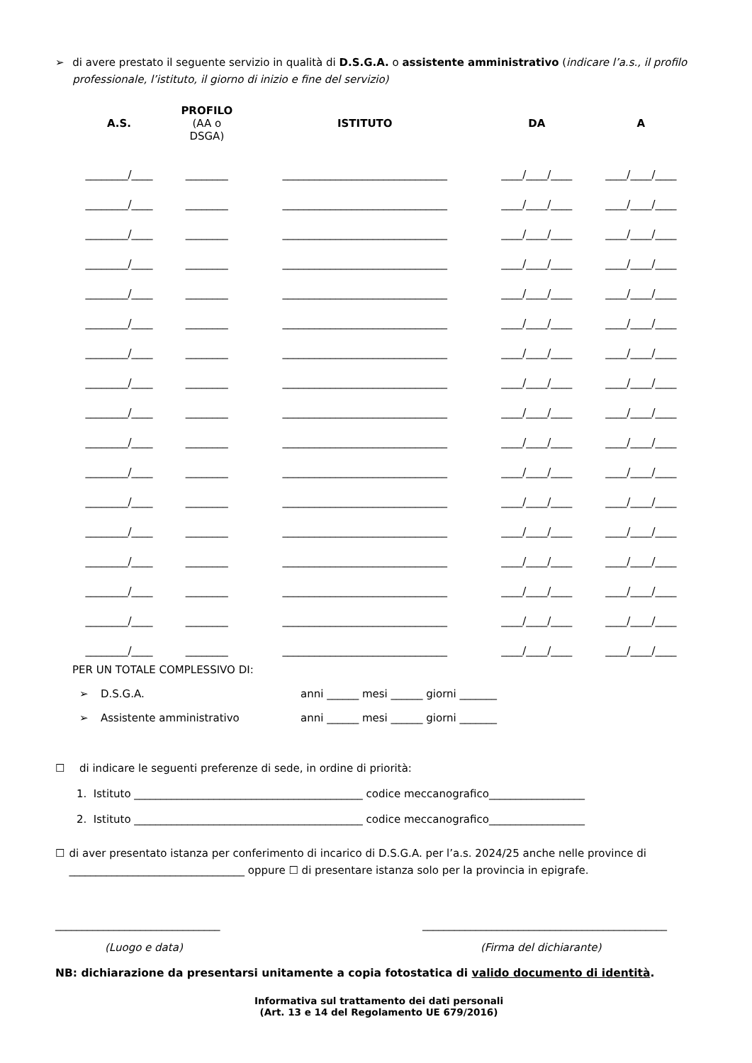➢ di avere prestato il seguente servizio in qualità di D.S.G.A. o assistente amministrativo (indicare l’a.s., il profilo professionale, l’istituto, il giorno di inizio e fine del servizio)
| A.S. | PROFILO (AA o DSGA) | ISTITUTO | DA | A |
| --- | --- | --- | --- | --- |
| ________/____ | ________ | _______________________________ | ____/____/____ | ____/____/____ |
| ________/____ | ________ | _______________________________ | ____/____/____ | ____/____/____ |
| ________/____ | ________ | _______________________________ | ____/____/____ | ____/____/____ |
| ________/____ | ________ | _______________________________ | ____/____/____ | ____/____/____ |
| ________/____ | ________ | _______________________________ | ____/____/____ | ____/____/____ |
| ________/____ | ________ | _______________________________ | ____/____/____ | ____/____/____ |
| ________/____ | ________ | _______________________________ | ____/____/____ | ____/____/____ |
| ________/____ | ________ | _______________________________ | ____/____/____ | ____/____/____ |
| ________/____ | ________ | _______________________________ | ____/____/____ | ____/____/____ |
| ________/____ | ________ | _______________________________ | ____/____/____ | ____/____/____ |
| ________/____ | ________ | _______________________________ | ____/____/____ | ____/____/____ |
| ________/____ | ________ | _______________________________ | ____/____/____ | ____/____/____ |
| ________/____ | ________ | _______________________________ | ____/____/____ | ____/____/____ |
| ________/____ | ________ | _______________________________ | ____/____/____ | ____/____/____ |
| ________/____ | ________ | _______________________________ | ____/____/____ | ____/____/____ |
| ________/____ | ________ | _______________________________ | ____/____/____ | ____/____/____ |
| ________/____ | ________ | _______________________________ | ____/____/____ | ____/____/____ |
PER UN TOTALE COMPLESSIVO DI:
➢ D.S.G.A. anni ______ mesi ______ giorni _______
➢ Assistente amministrativo anni ______ mesi ______ giorni _______
☐ di indicare le seguenti preferenze di sede, in ordine di priorità:
1. Istituto ___________________________________________ codice meccanografico__________________
2. Istituto ___________________________________________ codice meccanografico__________________
☐ di aver presentato istanza per conferimento di incarico di D.S.G.A. per l’a.s. 2024/25 anche nelle province di _________________________________ oppure ☐ di presentare istanza solo per la provincia in epigrafe.
_______________________________ ______________________________________________
(Luogo e data) (Firma del dichiarante)
NB: dichiarazione da presentarsi unitamente a copia fotostatica di valido documento di identità.
Informativa sul trattamento dei dati personali
(Art. 13 e 14 del Regolamento UE 679/2016)